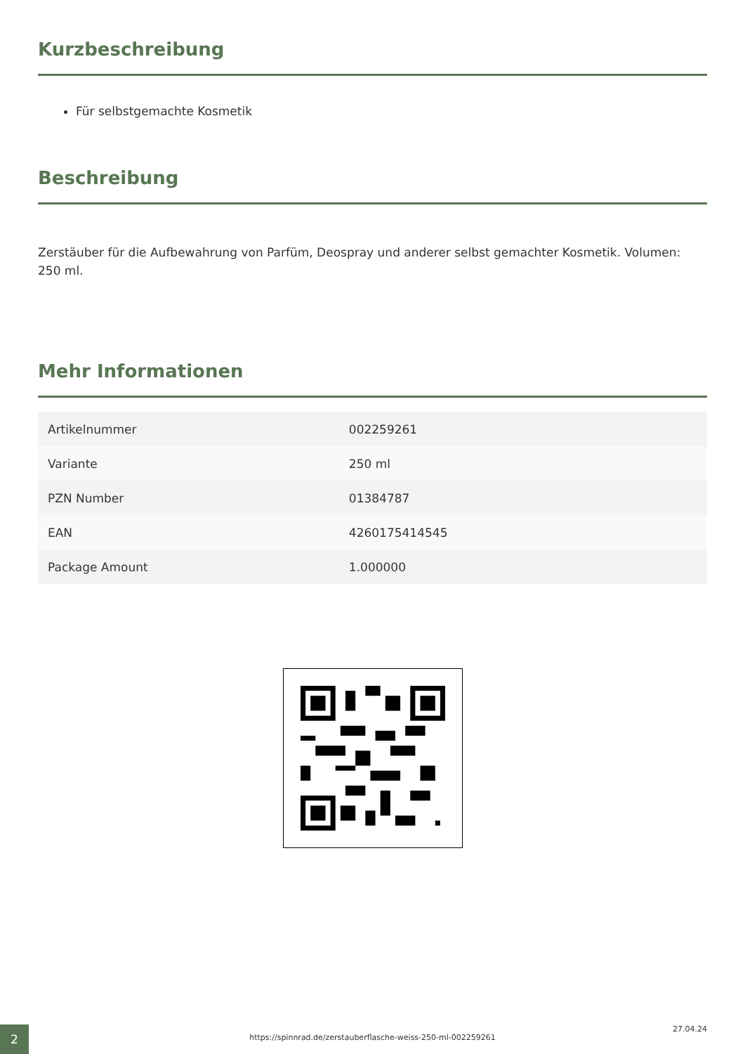Kurzbeschreibung
Für selbstgemachte Kosmetik
Beschreibung
Zerstäuber für die Aufbewahrung von Parfüm, Deospray und anderer selbst gemachter Kosmetik. Volumen: 250 ml.
Mehr Informationen
| Artikelnummer | 002259261 |
| Variante | 250 ml |
| PZN Number | 01384787 |
| EAN | 4260175414545 |
| Package Amount | 1.000000 |
2
https://spinnrad.de/zerstauberflasche-weiss-250-ml-002259261
27.04.24